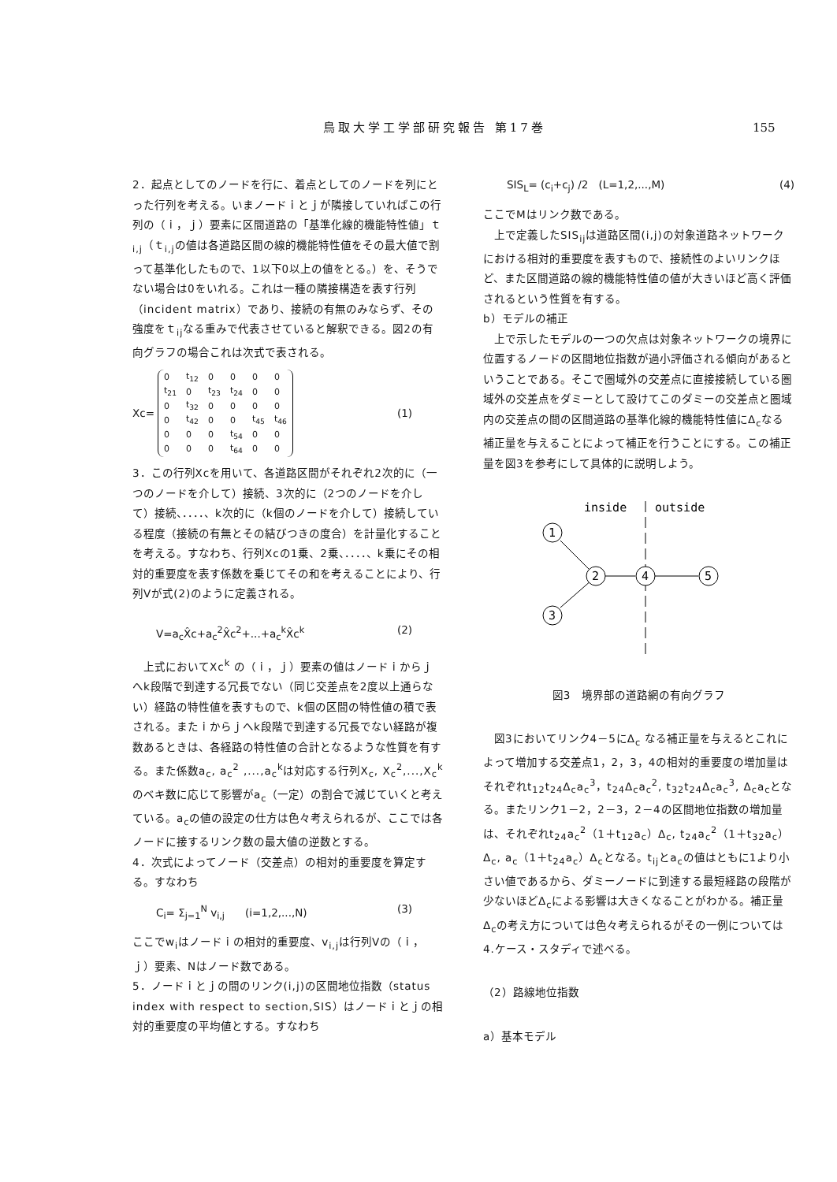鳥取大学工学部研究報告 第17巻 155
2．起点としてのノードを行に、着点としてのノードを列にとった行列を考える。いまノードｉとｊが隣接していればこの行列の（ｉ，ｊ）要素に区間道路の「基準化線的機能特性値」ｔ<sub>i,j</sub>（ｔ<sub>i,j</sub>の値は各道路区間の線的機能特性値をその最大値で割って基準化したもので、1以下0以上の値をとる。）を、そうでない場合は0をいれる。これは一種の隣接構造を表す行列（incident matrix）であり、接続の有無のみならず、その強度をｔ<sub>ij</sub>なる重みで代表させていると解釈できる。図2の有向グラフの場合これは次式で表される。
Xc=
| 0 | t<sub>12</sub> | 0 | 0 | 0 | 0 |
| t<sub>21</sub> | 0 | t<sub>23</sub> | t<sub>24</sub> | 0 | 0 |
| 0 | t<sub>32</sub> | 0 | 0 | 0 | 0 |
| 0 | t<sub>42</sub> | 0 | 0 | t<sub>45</sub> | t<sub>46</sub> |
| 0 | 0 | 0 | t<sub>54</sub> | 0 | 0 |
| 0 | 0 | 0 | t<sub>64</sub> | 0 | 0 |
(1)
3．この行列Xcを用いて、各道路区間がそれぞれ2次的に（一つのノードを介して）接続、3次的に（2つのノードを介して）接続、．．．．、k次的に（k個のノードを介して）接続している程度（接続の有無とその結びつきの度合）を計量化することを考える。すなわち、行列Xcの1乗、2乗、．．．．、k乗にその相対的重要度を表す係数を乗じてその和を考えることにより、行列Vが式(2)のように定義される。
V=a<sub>c</sub>X̂c+a<sub>c</sub><sup>2</sup>X̂c<sup>2</sup>+...+a<sub>c</sub><sup>k</sup>X̂c<sup>k</sup> (2)
　上式においてXc<sup>k</sup> の（ｉ，ｊ）要素の値はノードｉからｊへk段階で到達する冗長でない（同じ交差点を2度以上通らない）経路の特性値を表すもので、k個の区間の特性値の積で表される。またｉからｊへk段階で到達する冗長でない経路が複数あるときは、各経路の特性値の合計となるような性質を有する。また係数a<sub>c</sub>, a<sub>c</sub><sup>2</sup> ,...,a<sub>c</sub><sup>k</sup>は対応する行列X<sub>c</sub>, X<sub>c</sub><sup>2</sup>,...,X<sub>c</sub><sup>k</sup>のベキ数に応じて影響がa<sub>c</sub>（一定）の割合で減じていくと考えている。a<sub>c</sub>の値の設定の仕方は色々考えられるが、ここでは各ノードに接するリンク数の最大値の逆数とする。
4．次式によってノード（交差点）の相対的重要度を算定する。すなわち
C<sub>i</sub>= Σ<sub>j=1</sub><sup>N</sup> v<sub>i,j</sub>　　(i=1,2,...,N) (3)
ここでw<sub>i</sub>はノードｉの相対的重要度、v<sub>i,j</sub>は行列Vの（ｉ，ｊ）要素、Nはノード数である。
5．ノードｉとｊの間のリンク(i,j)の区間地位指数（status index with respect to section,SIS）はノードｉとｊの相対的重要度の平均値とする。すなわち
SIS<sub>L</sub>= (c<sub>i</sub>+c<sub>j</sub>) /2　(L=1,2,...,M) (4)
ここでMはリンク数である。
　上で定義したSIS<sub>ij</sub>は道路区間(i,j)の対象道路ネットワークにおける相対的重要度を表すもので、接続性のよいリンクほど、また区間道路の線的機能特性値の値が大きいほど高く評価されるという性質を有する。
b）モデルの補正
　上で示したモデルの一つの欠点は対象ネットワークの境界に位置するノードの区間地位指数が過小評価される傾向があるということである。そこで圏域外の交差点に直接接続している圏域外の交差点をダミーとして設けてこのダミーの交差点と圏域内の交差点の間の区間道路の基準化線的機能特性値にΔ<sub>c</sub>なる補正量を与えることによって補正を行うことにする。この補正量を図3を参考にして具体的に説明しよう。
inside
outside
1
2
3
4
5
図3　境界部の道路網の有向グラフ
　図3においてリンク4－5にΔ<sub>c</sub> なる補正量を与えるとこれによって増加する交差点1，2，3，4の相対的重要度の増加量はそれぞれt<sub>12</sub>t<sub>24</sub>Δ<sub>c</sub>a<sub>c</sub><sup>3</sup>，t<sub>24</sub>Δ<sub>c</sub>a<sub>c</sub><sup>2</sup>, t<sub>32</sub>t<sub>24</sub>Δ<sub>c</sub>a<sub>c</sub><sup>3</sup>, Δ<sub>c</sub>a<sub>c</sub>となる。またリンク1－2，2－3，2－4の区間地位指数の増加量は、それぞれt<sub>24</sub>a<sub>c</sub><sup>2</sup>（1＋t<sub>12</sub>a<sub>c</sub>）Δ<sub>c</sub>, t<sub>24</sub>a<sub>c</sub><sup>2</sup>（1＋t<sub>32</sub>a<sub>c</sub>）Δ<sub>c</sub>, a<sub>c</sub>（1＋t<sub>24</sub>a<sub>c</sub>）Δ<sub>c</sub>となる。t<sub>ij</sub>とa<sub>c</sub>の値はともに1より小さい値であるから、ダミーノードに到達する最短経路の段階が少ないほどΔ<sub>c</sub>による影響は大きくなることがわかる。補正量Δ<sub>c</sub>の考え方については色々考えられるがその一例については4.ケース・スタディで述べる。
（2）路線地位指数
a）基本モデル